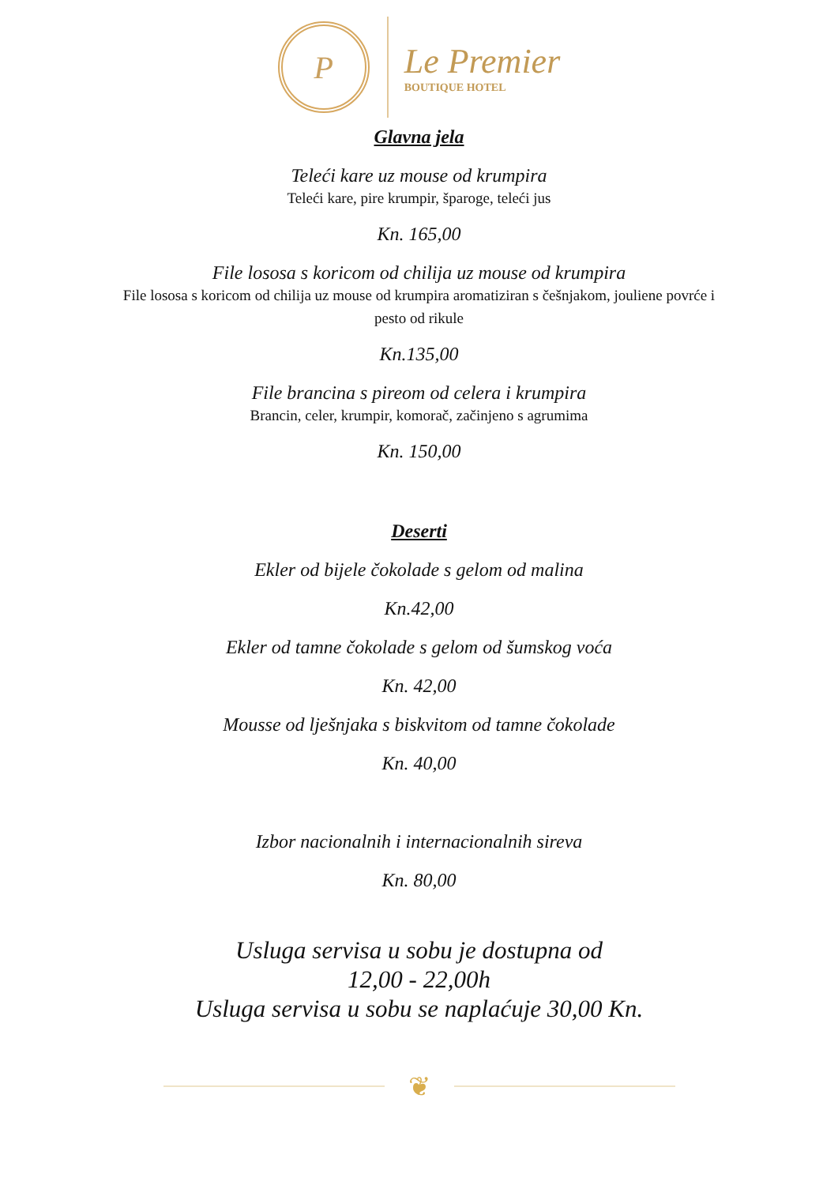P
Le Premier
BOUTIQUE HOTEL
Glavna jela
Teleći kare uz mouse od krumpira
Teleći kare, pire krumpir, šparoge, teleći jus
Kn. 165,00
File lososa s koricom od chilija uz mouse od krumpira
File lososa s koricom od chilija uz mouse od krumpira aromatiziran s češnjakom, jouliene povrće i pesto od rikule
Kn.135,00
File brancina s pireom od celera i krumpira
Brancin, celer, krumpir, komorač, začinjeno s agrumima
Kn. 150,00
Deserti
Ekler od bijele čokolade s gelom od malina
Kn.42,00
Ekler od tamne čokolade s gelom od šumskog voća
Kn. 42,00
Mousse od lješnjaka s biskvitom od tamne čokolade
Kn. 40,00
Izbor nacionalnih i internacionalnih sireva
Kn. 80,00
Usluga servisa u sobu je dostupna od
12,00 - 22,00h
Usluga servisa u sobu se naplaćuje 30,00 Kn.
❦